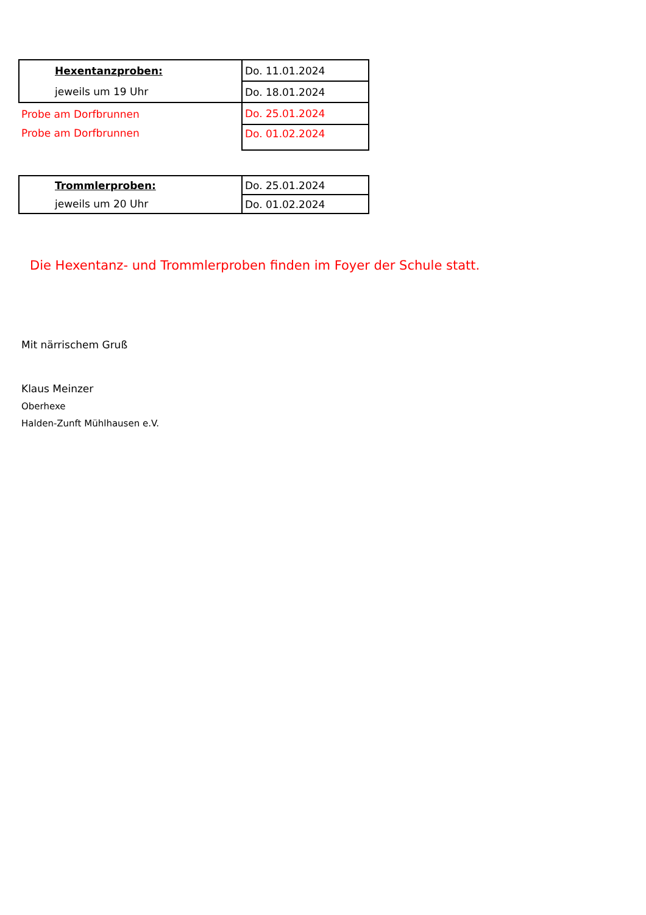| Hexentanzproben: | Do. 11.01.2024 |
| jeweils um 19 Uhr | Do. 18.01.2024 |
| Probe am Dorfbrunnen | Do. 25.01.2024 |
| Probe am Dorfbrunnen | Do. 01.02.2024 |
| Trommlerproben: | Do. 25.01.2024 |
| jeweils um 20 Uhr | Do. 01.02.2024 |
Die Hexentanz- und Trommlerproben finden im Foyer der Schule statt.
Mit närrischem Gruß
Klaus Meinzer
Oberhexe
Halden-Zunft Mühlhausen e.V.